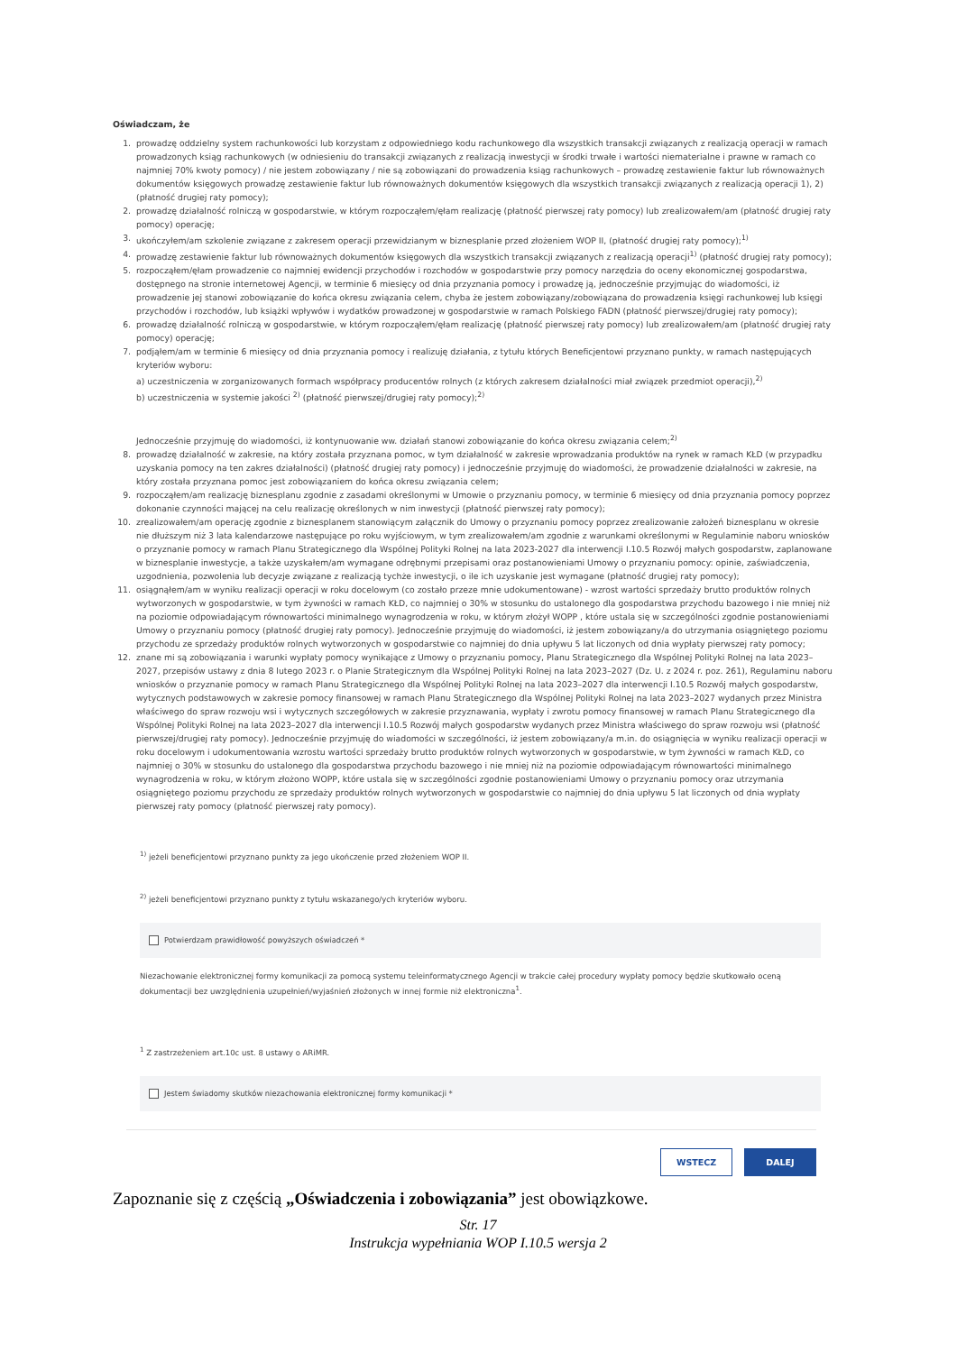Oświadczam, że
1. prowadzę oddzielny system rachunkowości lub korzystam z odpowiedniego kodu rachunkowego dla wszystkich transakcji związanych z realizacją operacji w ramach prowadzonych ksiąg rachunkowych (w odniesieniu do transakcji związanych z realizacją inwestycji w środki trwałe i wartości niematerialne i prawne w ramach co najmniej 70% kwoty pomocy) / nie jestem zobowiązany / nie są zobowiązani do prowadzenia ksiąg rachunkowych – prowadzę zestawienie faktur lub równoważnych dokumentów księgowych prowadzę zestawienie faktur lub równoważnych dokumentów księgowych dla wszystkich transakcji związanych z realizacją operacji 1), 2) (płatność drugiej raty pomocy);
2. prowadzę działalność rolniczą w gospodarstwie, w którym rozpocząłem/ęłam realizację (płatność pierwszej raty pomocy) lub zrealizowałem/am (płatność drugiej raty pomocy) operację;
3. ukończyłem/am szkolenie związane z zakresem operacji przewidzianym w biznesplanie przed złożeniem WOP II, (płatność drugiej raty pomocy);<sup>1)</sup>
4. prowadzę zestawienie faktur lub równoważnych dokumentów księgowych dla wszystkich transakcji związanych z realizacją operacji<sup>1)</sup> (płatność drugiej raty pomocy);
5. rozpocząłem/ęłam prowadzenie co najmniej ewidencji przychodów i rozchodów w gospodarstwie przy pomocy narzędzia do oceny ekonomicznej gospodarstwa, dostępnego na stronie internetowej Agencji, w terminie 6 miesięcy od dnia przyznania pomocy i prowadzę ją, jednocześnie przyjmując do wiadomości, iż prowadzenie jej stanowi zobowiązanie do końca okresu związania celem, chyba że jestem zobowiązany/zobowiązana do prowadzenia księgi rachunkowej lub księgi przychodów i rozchodów, lub książki wpływów i wydatków prowadzonej w gospodarstwie w ramach Polskiego FADN (płatność pierwszej/drugiej raty pomocy);
6. prowadzę działalność rolniczą w gospodarstwie, w którym rozpocząłem/ęłam realizację (płatność pierwszej raty pomocy) lub zrealizowałem/am (płatność drugiej raty pomocy) operację;
7. podjąłem/am w terminie 6 miesięcy od dnia przyznania pomocy i realizuję działania, z tytułu których Beneficjentowi przyznano punkty, w ramach następujących kryteriów wyboru:
a) uczestniczenia w zorganizowanych formach współpracy producentów rolnych (z których zakresem działalności miał związek przedmiot operacji),<sup>2)</sup>
b) uczestniczenia w systemie jakości <sup>2)</sup> (płatność pierwszej/drugiej raty pomocy);<sup>2)</sup>
Jednocześnie przyjmuję do wiadomości, iż kontynuowanie ww. działań stanowi zobowiązanie do końca okresu związania celem;<sup>2)</sup>
8. prowadzę działalność w zakresie, na który została przyznana pomoc, w tym działalność w zakresie wprowadzania produktów na rynek w ramach KŁD (w przypadku uzyskania pomocy na ten zakres działalności) (płatność drugiej raty pomocy) i jednocześnie przyjmuję do wiadomości, że prowadzenie działalności w zakresie, na który została przyznana pomoc jest zobowiązaniem do końca okresu związania celem;
9. rozpocząłem/am realizację biznesplanu zgodnie z zasadami określonymi w Umowie o przyznaniu pomocy, w terminie 6 miesięcy od dnia przyznania pomocy poprzez dokonanie czynności mającej na celu realizację określonych w nim inwestycji (płatność pierwszej raty pomocy);
10. zrealizowałem/am operację zgodnie z biznesplanem stanowiącym załącznik do Umowy o przyznaniu pomocy poprzez zrealizowanie założeń biznesplanu w okresie nie dłuższym niż 3 lata kalendarzowe następujące po roku wyjściowym, w tym zrealizowałem/am zgodnie z warunkami określonymi w Regulaminie naboru wniosków o przyznanie pomocy w ramach Planu Strategicznego dla Wspólnej Polityki Rolnej na lata 2023-2027 dla interwencji I.10.5 Rozwój małych gospodarstw, zaplanowane w biznesplanie inwestycje, a także uzyskałem/am wymagane odrębnymi przepisami oraz postanowieniami Umowy o przyznaniu pomocy: opinie, zaświadczenia, uzgodnienia, pozwolenia lub decyzje związane z realizacją tychże inwestycji, o ile ich uzyskanie jest wymagane (płatność drugiej raty pomocy);
11. osiągnąłem/am w wyniku realizacji operacji w roku docelowym (co zostało przeze mnie udokumentowane) - wzrost wartości sprzedaży brutto produktów rolnych wytworzonych w gospodarstwie, w tym żywności w ramach KŁD, co najmniej o 30% w stosunku do ustalonego dla gospodarstwa przychodu bazowego i nie mniej niż na poziomie odpowiadającym równowartości minimalnego wynagrodzenia w roku, w którym złożył WOPP , które ustala się w szczególności zgodnie postanowieniami Umowy o przyznaniu pomocy (płatność drugiej raty pomocy). Jednocześnie przyjmuję do wiadomości, iż jestem zobowiązany/a do utrzymania osiągniętego poziomu przychodu ze sprzedaży produktów rolnych wytworzonych w gospodarstwie co najmniej do dnia upływu 5 lat liczonych od dnia wypłaty pierwszej raty pomocy;
12. znane mi są zobowiązania i warunki wypłaty pomocy wynikające z Umowy o przyznaniu pomocy, Planu Strategicznego dla Wspólnej Polityki Rolnej na lata 2023–2027, przepisów ustawy z dnia 8 lutego 2023 r. o Planie Strategicznym dla Wspólnej Polityki Rolnej na lata 2023–2027 (Dz. U. z 2024 r. poz. 261), Regulaminu naboru wniosków o przyznanie pomocy w ramach Planu Strategicznego dla Wspólnej Polityki Rolnej na lata 2023–2027 dla interwencji I.10.5 Rozwój małych gospodarstw, wytycznych podstawowych w zakresie pomocy finansowej w ramach Planu Strategicznego dla Wspólnej Polityki Rolnej na lata 2023–2027 wydanych przez Ministra właściwego do spraw rozwoju wsi i wytycznych szczegółowych w zakresie przyznawania, wypłaty i zwrotu pomocy finansowej w ramach Planu Strategicznego dla Wspólnej Polityki Rolnej na lata 2023–2027 dla interwencji I.10.5 Rozwój małych gospodarstw wydanych przez Ministra właściwego do spraw rozwoju wsi (płatność pierwszej/drugiej raty pomocy). Jednocześnie przyjmuję do wiadomości w szczególności, iż jestem zobowiązany/a m.in. do osiągnięcia w wyniku realizacji operacji w roku docelowym i udokumentowania wzrostu wartości sprzedaży brutto produktów rolnych wytworzonych w gospodarstwie, w tym żywności w ramach KŁD, co najmniej o 30% w stosunku do ustalonego dla gospodarstwa przychodu bazowego i nie mniej niż na poziomie odpowiadającym równowartości minimalnego wynagrodzenia w roku, w którym złożono WOPP, które ustala się w szczególności zgodnie postanowieniami Umowy o przyznaniu pomocy oraz utrzymania osiągniętego poziomu przychodu ze sprzedaży produktów rolnych wytworzonych w gospodarstwie co najmniej do dnia upływu 5 lat liczonych od dnia wypłaty pierwszej raty pomocy (płatność pierwszej raty pomocy).
<sup>1)</sup> jeżeli beneficjentowi przyznano punkty za jego ukończenie przed złożeniem WOP II.
<sup>2)</sup> jeżeli beneficjentowi przyznano punkty z tytułu wskazanego/ych kryteriów wyboru.
Potwierdzam prawidłowość powyższych oświadczeń *
Niezachowanie elektronicznej formy komunikacji za pomocą systemu teleinformatycznego Agencji w trakcie całej procedury wypłaty pomocy będzie skutkowało oceną dokumentacji bez uwzględnienia uzupełnień/wyjaśnień złożonych w innej formie niż elektroniczna<sup>1</sup>.
<sup>1</sup> Z zastrzeżeniem art.10c ust. 8 ustawy o ARiMR.
Jestem świadomy skutków niezachowania elektronicznej formy komunikacji *
WSTECZ DALEJ
Zapoznanie się z częścią „Oświadczenia i zobowiązania” jest obowiązkowe.
Str. 17
Instrukcja wypełniania WOP I.10.5 wersja 2